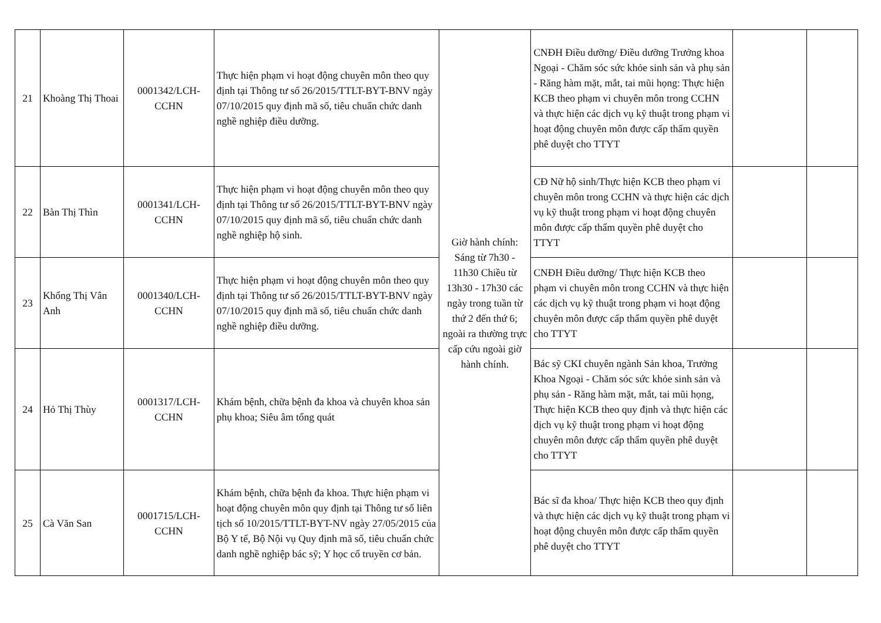| 21 | Khoàng Thị Thoai | 0001342/LCH-CCHN | Thực hiện phạm vi hoạt động chuyên môn theo quy định tại Thông tư số 26/2015/TTLT-BYT-BNV ngày 07/10/2015 quy định mã số, tiêu chuẩn chức danh nghề nghiệp điều dưỡng. | Giờ hành chính: Sáng từ 7h30 - 11h30 Chiều từ 13h30 - 17h30 các ngày trong tuần từ thứ 2 đến thứ 6; ngoài ra thường trực cấp cứu ngoài giờ hành chính. | CNĐH Điều dưỡng/ Điều dưỡng Trưởng khoa Ngoại - Chăm sóc sức khỏe sinh sản và phụ sản - Răng hàm mặt, mắt, tai mũi họng: Thực hiện KCB theo phạm vi chuyên môn trong CCHN và thực hiện các dịch vụ kỹ thuật trong phạm vi hoạt động chuyên môn được cấp thẩm quyền phê duyệt cho TTYT | | |
| 22 | Bàn Thị Thìn | 0001341/LCH-CCHN | Thực hiện phạm vi hoạt động chuyên môn theo quy định tại Thông tư số 26/2015/TTLT-BYT-BNV ngày 07/10/2015 quy định mã số, tiêu chuẩn chức danh nghề nghiệp hộ sinh. | | CĐ Nữ hộ sinh/Thực hiện KCB theo phạm vi chuyên môn trong CCHN và thực hiện các dịch vụ kỹ thuật trong phạm vi hoạt động chuyên môn được cấp thẩm quyền phê duyệt cho TTYT | | |
| 23 | Khổng Thị Vân Anh | 0001340/LCH-CCHN | Thực hiện phạm vi hoạt động chuyên môn theo quy định tại Thông tư số 26/2015/TTLT-BYT-BNV ngày 07/10/2015 quy định mã số, tiêu chuẩn chức danh nghề nghiệp điều dưỡng. | | CNĐH Điều dưỡng/ Thực hiện KCB theo phạm vi chuyên môn trong CCHN và thực hiện các dịch vụ kỹ thuật trong phạm vi hoạt động chuyên môn được cấp thẩm quyền phê duyệt cho TTYT | | |
| 24 | Hỏ Thị Thùy | 0001317/LCH-CCHN | Khám bệnh, chữa bệnh đa khoa và chuyên khoa sản phụ khoa; Siêu âm tổng quát | | Bác sỹ CKI chuyên ngành Sản khoa, Trưởng Khoa Ngoại - Chăm sóc sức khỏe sinh sản và phụ sản - Răng hàm mặt, mắt, tai mũi họng, Thực hiện KCB theo quy định và thực hiện các dịch vụ kỹ thuật trong phạm vi hoạt động chuyên môn được cấp thẩm quyền phê duyệt cho TTYT | | |
| 25 | Cà Văn San | 0001715/LCH-CCHN | Khám bệnh, chữa bệnh đa khoa. Thực hiện phạm vi hoạt động chuyên môn quy định tại Thông tư số liên tịch số 10/2015/TTLT-BYT-NV ngày 27/05/2015 của Bộ Y tế, Bộ Nội vụ Quy định mã số, tiêu chuẩn chức danh nghề nghiệp bác sỹ; Y học cổ truyền cơ bản. | | Bác sĩ đa khoa/ Thực hiện KCB theo quy định và thực hiện các dịch vụ kỹ thuật trong phạm vi hoạt động chuyên môn được cấp thẩm quyền phê duyệt cho TTYT | | |